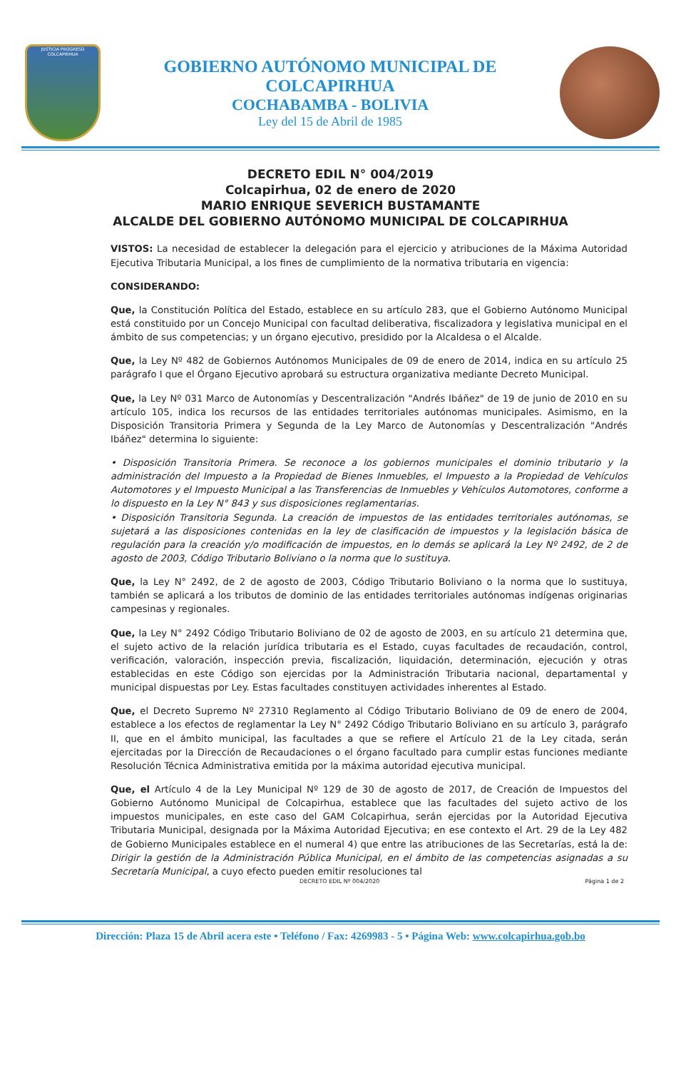JUSTICIA PROGRESO
COLCAPIRHUA
GOBIERNO AUTÓNOMO MUNICIPAL DE COLCAPIRHUA
COCHABAMBA - BOLIVIA
Ley del 15 de Abril de 1985
DECRETO EDIL N° 004/2019
Colcapirhua, 02 de enero de 2020
MARIO ENRIQUE SEVERICH BUSTAMANTE
ALCALDE DEL GOBIERNO AUTÓNOMO MUNICIPAL DE COLCAPIRHUA
VISTOS: La necesidad de establecer la delegación para el ejercicio y atribuciones de la Máxima Autoridad Ejecutiva Tributaria Municipal, a los fines de cumplimiento de la normativa tributaria en vigencia:
CONSIDERANDO:
Que, la Constitución Política del Estado, establece en su artículo 283, que el Gobierno Autónomo Municipal está constituido por un Concejo Municipal con facultad deliberativa, fiscalizadora y legislativa municipal en el ámbito de sus competencias; y un órgano ejecutivo, presidido por la Alcaldesa o el Alcalde.
Que, la Ley Nº 482 de Gobiernos Autónomos Municipales de 09 de enero de 2014, indica en su artículo 25 parágrafo I que el Órgano Ejecutivo aprobará su estructura organizativa mediante Decreto Municipal.
Que, la Ley Nº 031 Marco de Autonomías y Descentralización "Andrés Ibáñez" de 19 de junio de 2010 en su artículo 105, indica los recursos de las entidades territoriales autónomas municipales. Asimismo, en la Disposición Transitoria Primera y Segunda de la Ley Marco de Autonomías y Descentralización "Andrés Ibáñez" determina lo siguiente:
• Disposición Transitoria Primera. Se reconoce a los gobiernos municipales el dominio tributario y la administración del Impuesto a la Propiedad de Bienes Inmuebles, el Impuesto a la Propiedad de Vehículos Automotores y el Impuesto Municipal a las Transferencias de Inmuebles y Vehículos Automotores, conforme a lo dispuesto en la Ley N° 843 y sus disposiciones reglamentarias.
• Disposición Transitoria Segunda. La creación de impuestos de las entidades territoriales autónomas, se sujetará a las disposiciones contenidas en la ley de clasificación de impuestos y la legislación básica de regulación para la creación y/o modificación de impuestos, en lo demás se aplicará la Ley Nº 2492, de 2 de agosto de 2003, Código Tributario Boliviano o la norma que lo sustituya.
Que, la Ley N° 2492, de 2 de agosto de 2003, Código Tributario Boliviano o la norma que lo sustituya, también se aplicará a los tributos de dominio de las entidades territoriales autónomas indígenas originarias campesinas y regionales.
Que, la Ley N° 2492 Código Tributario Boliviano de 02 de agosto de 2003, en su artículo 21 determina que, el sujeto activo de la relación jurídica tributaria es el Estado, cuyas facultades de recaudación, control, verificación, valoración, inspección previa, fiscalización, liquidación, determinación, ejecución y otras establecidas en este Código son ejercidas por la Administración Tributaria nacional, departamental y municipal dispuestas por Ley. Estas facultades constituyen actividades inherentes al Estado.
Que, el Decreto Supremo Nº 27310 Reglamento al Código Tributario Boliviano de 09 de enero de 2004, establece a los efectos de reglamentar la Ley N° 2492 Código Tributario Boliviano en su artículo 3, parágrafo II, que en el ámbito municipal, las facultades a que se refiere el Artículo 21 de la Ley citada, serán ejercitadas por la Dirección de Recaudaciones o el órgano facultado para cumplir estas funciones mediante Resolución Técnica Administrativa emitida por la máxima autoridad ejecutiva municipal.
Que, el Artículo 4 de la Ley Municipal Nº 129 de 30 de agosto de 2017, de Creación de Impuestos del Gobierno Autónomo Municipal de Colcapirhua, establece que las facultades del sujeto activo de los impuestos municipales, en este caso del GAM Colcapirhua, serán ejercidas por la Autoridad Ejecutiva Tributaria Municipal, designada por la Máxima Autoridad Ejecutiva; en ese contexto el Art. 29 de la Ley 482 de Gobierno Municipales establece en el numeral 4) que entre las atribuciones de las Secretarías, está la de: Dirigir la gestión de la Administración Pública Municipal, en el ámbito de las competencias asignadas a su Secretaría Municipal, a cuyo efecto pueden emitir resoluciones tal
DECRETO EDIL Nº 004/2020 Página 1 de 2
Dirección: Plaza 15 de Abril acera este • Teléfono / Fax: 4269983 - 5 • Página Web: www.colcapirhua.gob.bo